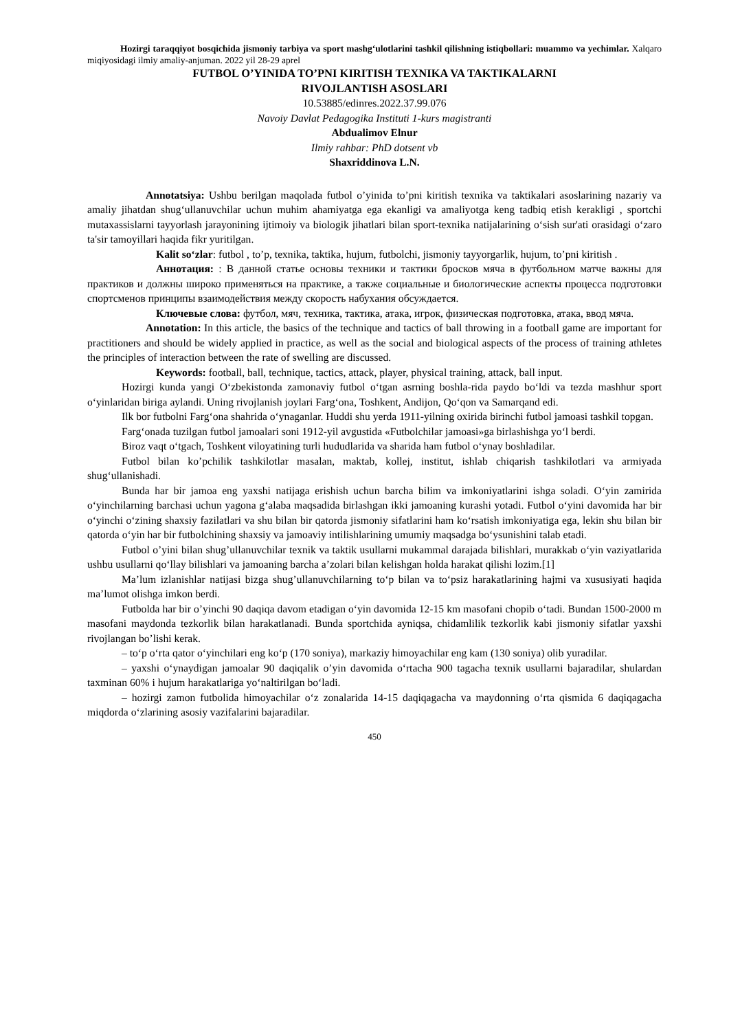Hozirgi taraqqiyot bosqichida jismoniy tarbiya va sport mashg‘ulotlarini tashkil qilishning istiqbollari: muammo va yechimlar. Xalqaro miqiyosidagi ilmiy amaliy-anjuman. 2022 yil 28-29 aprel
FUTBOL O’YINIDA TO’PNI KIRITISH TEXNIKA VA TAKTIKALARNI
RIVOJLANTISH ASOSLARI
10.53885/edinres.2022.37.99.076
Navoiy Davlat Pedagogika Instituti 1-kurs magistranti
Abdualimov Elnur
Ilmiy rahbar: PhD dotsent vb
Shaxriddinova L.N.
Annotatsiya: Ushbu berilgan maqolada futbol o’yinida to’pni kiritish texnika va taktikalari asoslarining nazariy va amaliy jihatdan shug‘ullanuvchilar uchun muhim ahamiyatga ega ekanligi va amaliyotga keng tadbiq etish kerakligi , sportchi mutaxassislarni tayyorlash jarayonining ijtimoiy va biologik jihatlari bilan sport-texnika natijalarining o‘sish sur'ati orasidagi o‘zaro ta'sir tamoyillari haqida fikr yuritilgan.
Kalit so‘zlar: futbol , to’p, texnika, taktika, hujum, futbolchi, jismoniy tayyorgarlik, hujum, to’pni kiritish .
Аннотация: : В данной статье основы техники и тактики бросков мяча в футбольном матче важны для практиков и должны широко применяться на практике, а также социальные и биологические аспекты процесса подготовки спортсменов принципы взаимодействия между скорость набухания обсуждается.
Ключевые слова: футбол, мяч, техника, тактика, атака, игрок, физическая подготовка, атака, ввод мяча.
Annotation: In this article, the basics of the technique and tactics of ball throwing in a football game are important for practitioners and should be widely applied in practice, as well as the social and biological aspects of the process of training athletes the principles of interaction between the rate of swelling are discussed.
Keywords: football, ball, technique, tactics, attack, player, physical training, attack, ball input.
Hozirgi kunda yangi O‘zbekistonda zamonaviy futbol o‘tgan asrning boshla-rida paydo bo‘ldi va tezda mashhur sport o‘yinlaridan biriga aylandi. Uning rivojlanish joylari Farg‘ona, Toshkent, Andijon, Qo‘qon va Samarqand edi.
Ilk bor futbolni Farg‘ona shahrida o‘ynaganlar. Huddi shu yerda 1911-yilning oxirida birinchi futbol jamoasi tashkil topgan.
Farg‘onada tuzilgan futbol jamoalari soni 1912-yil avgustida «Futbolchilar jamoasi»ga birlashishga yo‘l berdi.
Biroz vaqt o‘tgach, Toshkent viloyatining turli hududlarida va sharida ham futbol o‘ynay boshladilar.
Futbol bilan ko’pchilik tashkilotlar masalan, maktab, kollej, institut, ishlab chiqarish tashkilotlari va armiyada shug‘ullanishadi.
Bunda har bir jamoa eng yaxshi natijaga erishish uchun barcha bilim va imkoniyatlarini ishga soladi. O‘yin zamirida o‘yinchilarning barchasi uchun yagona g‘alaba maqsadida birlashgan ikki jamoaning kurashi yotadi. Futbol o‘yini davomida har bir o‘yinchi o‘zining shaxsiy fazilatlari va shu bilan bir qatorda jismoniy sifatlarini ham ko‘rsatish imkoniyatiga ega, lekin shu bilan bir qatorda o‘yin har bir futbolchining shaxsiy va jamoaviy intilishlarining umumiy maqsadga bo‘ysunishini talab etadi.
Futbol o’yini bilan shug’ullanuvchilar texnik va taktik usullarni mukammal darajada bilishlari, murakkab o‘yin vaziyatlarida ushbu usullarni qo‘llay bilishlari va jamoaning barcha a’zolari bilan kelishgan holda harakat qilishi lozim.[1]
Ma’lum izlanishlar natijasi bizga shug’ullanuvchilarning to‘p bilan va to‘psiz harakatlarining hajmi va xususiyati haqida ma’lumot olishga imkon berdi.
Futbolda har bir o’yinchi 90 daqiqa davom etadigan o‘yin davomida 12-15 km masofani chopib o‘tadi. Bundan 1500-2000 m masofani maydonda tezkorlik bilan harakatlanadi. Bunda sportchida ayniqsa, chidamlilik tezkorlik kabi jismoniy sifatlar yaxshi rivojlangan bo’lishi kerak.
– to‘p o‘rta qator o‘yinchilari eng ko‘p (170 soniya), markaziy himoyachilar eng kam (130 soniya) olib yuradilar.
– yaxshi o‘ynaydigan jamoalar 90 daqiqalik o’yin davomida o‘rtacha 900 tagacha texnik usullarni bajaradilar, shulardan taxminan 60% i hujum harakatlariga yo‘naltirilgan bo‘ladi.
– hozirgi zamon futbolida himoyachilar o‘z zonalarida 14-15 daqiqagacha va maydonning o‘rta qismida 6 daqiqagacha miqdorda o‘zlarining asosiy vazifalarini bajaradilar.
450